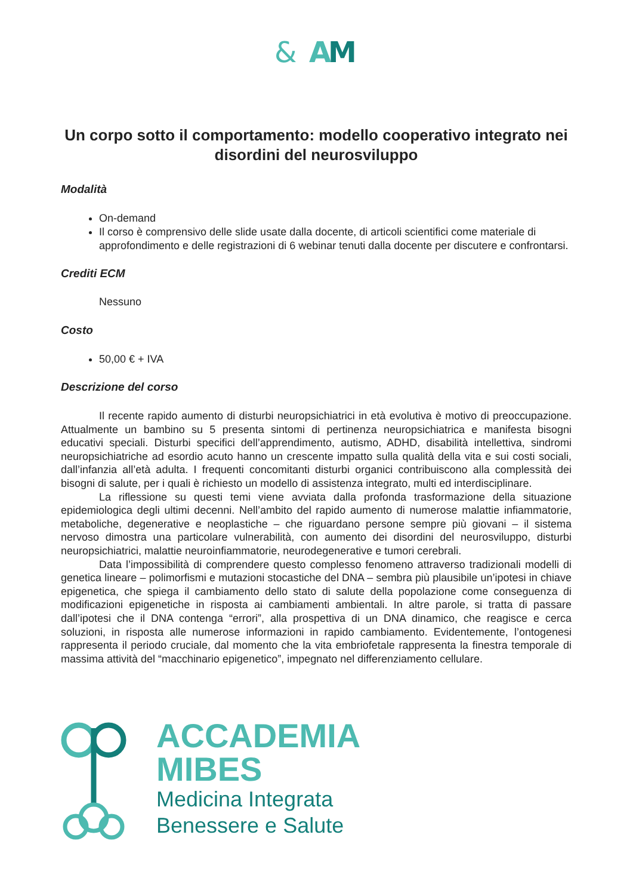&
A
M
Un corpo sotto il comportamento: modello cooperativo integrato nei disordini del neurosviluppo
Modalità
On-demand
Il corso è comprensivo delle slide usate dalla docente, di articoli scientifici come materiale di approfondimento e delle registrazioni di 6 webinar tenuti dalla docente per discutere e confrontarsi.
Crediti ECM
Nessuno
Costo
50,00 € + IVA
Descrizione del corso
Il recente rapido aumento di disturbi neuropsichiatrici in età evolutiva è motivo di preoccupazione. Attualmente un bambino su 5 presenta sintomi di pertinenza neuropsichiatrica e manifesta bisogni educativi speciali. Disturbi specifici dell’apprendimento, autismo, ADHD, disabilità intellettiva, sindromi neuropsichiatriche ad esordio acuto hanno un crescente impatto sulla qualità della vita e sui costi sociali, dall’infanzia all’età adulta. I frequenti concomitanti disturbi organici contribuiscono alla complessità dei bisogni di salute, per i quali è richiesto un modello di assistenza integrato, multi ed interdisciplinare.
La riflessione su questi temi viene avviata dalla profonda trasformazione della situazione epidemiologica degli ultimi decenni. Nell’ambito del rapido aumento di numerose malattie infiammatorie, metaboliche, degenerative e neoplastiche – che riguardano persone sempre più giovani – il sistema nervoso dimostra una particolare vulnerabilità, con aumento dei disordini del neurosviluppo, disturbi neuropsichiatrici, malattie neuroinfiammatorie, neurodegenerative e tumori cerebrali.
Data l’impossibilità di comprendere questo complesso fenomeno attraverso tradizionali modelli di genetica lineare – polimorfismi e mutazioni stocastiche del DNA – sembra più plausibile un’ipotesi in chiave epigenetica, che spiega il cambiamento dello stato di salute della popolazione come conseguenza di modificazioni epigenetiche in risposta ai cambiamenti ambientali. In altre parole, si tratta di passare dall’ipotesi che il DNA contenga “errori”, alla prospettiva di un DNA dinamico, che reagisce e cerca soluzioni, in risposta alle numerose informazioni in rapido cambiamento. Evidentemente, l’ontogenesi rappresenta il periodo cruciale, dal momento che la vita embriofetale rappresenta la finestra temporale di massima attività del “macchinario epigenetico”, impegnato nel differenziamento cellulare.
ACCADEMIA
MIBES
Medicina Integrata
Benessere e Salute